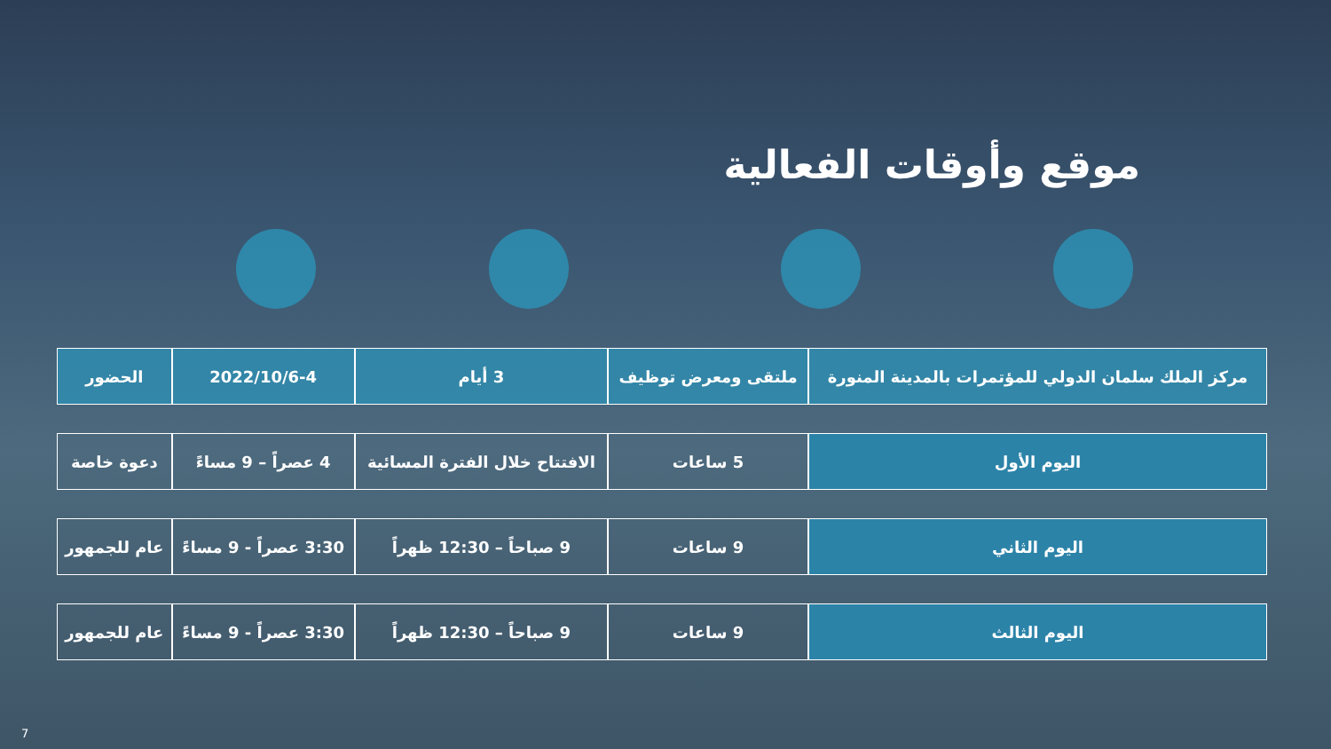موقع وأوقات الفعالية
| مركز الملك سلمان الدولي للمؤتمرات بالمدينة المنورة | ملتقى ومعرض توظيف | 3 أيام | 2022/10/6-4 | الحضور |
| اليوم الأول | 5 ساعات | الافتتاح خلال الفترة المسائية | 4 عصراً – 9 مساءً | دعوة خاصة |
| اليوم الثاني | 9 ساعات | 9 صباحاً – 12:30 ظهراً | 3:30 عصراً - 9 مساءً | عام للجمهور |
| اليوم الثالث | 9 ساعات | 9 صباحاً – 12:30 ظهراً | 3:30 عصراً - 9 مساءً | عام للجمهور |
7